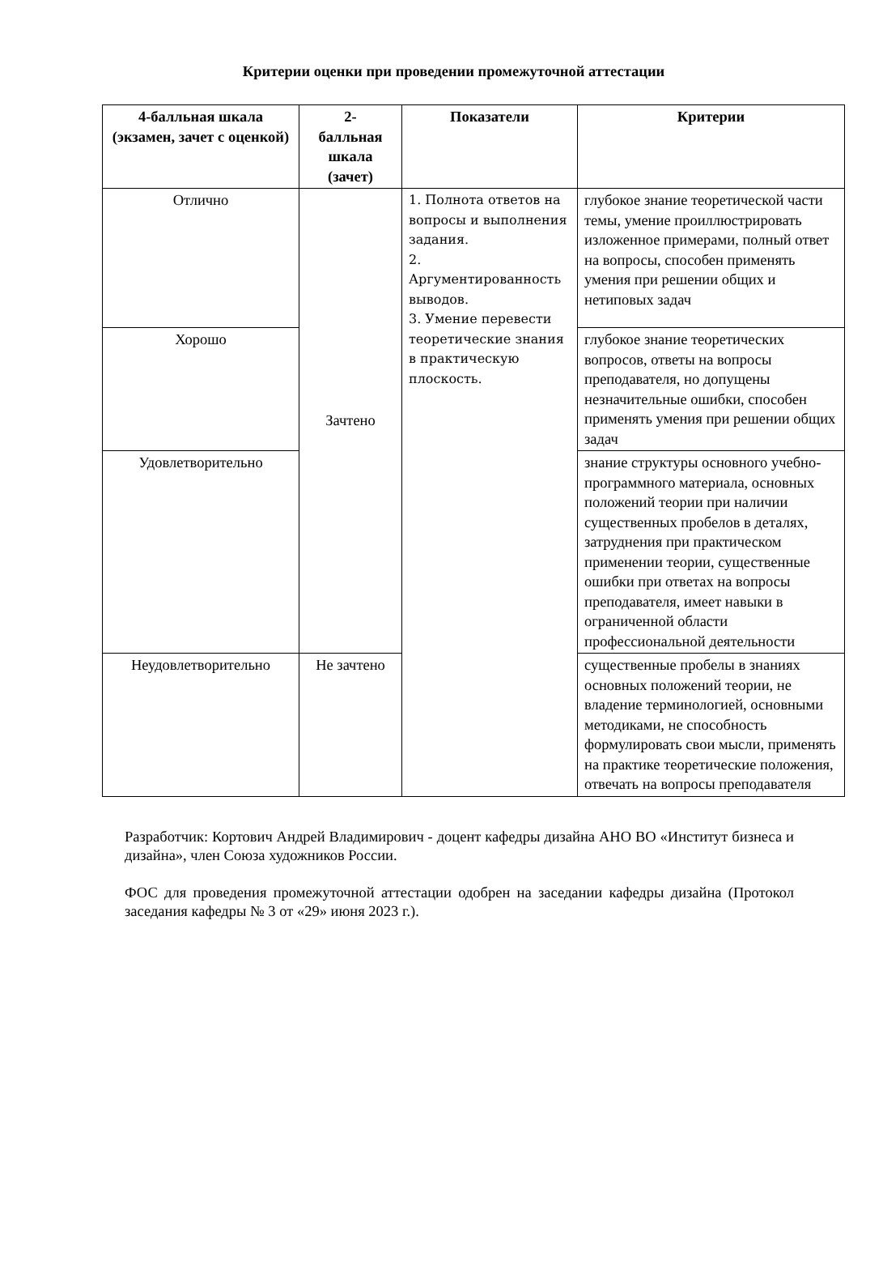Критерии оценки при проведении промежуточной аттестации
| 4-балльная шкала (экзамен, зачет с оценкой) | 2- балльная шкала (зачет) | Показатели | Критерии |
| --- | --- | --- | --- |
| Отлично | Зачтено | 1. Полнота ответов на вопросы и выполнения задания. 2. Аргументированность выводов. 3. Умение перевести теоретические знания в практическую плоскость. | глубокое знание теоретической части темы, умение проиллюстрировать изложенное примерами, полный ответ на вопросы, способен применять умения при решении общих и нетиповых задач |
| Хорошо | | | глубокое знание теоретических вопросов, ответы на вопросы преподавателя, но допущены незначительные ошибки, способен применять умения при решении общих задач |
| Удовлетворительно | | | знание структуры основного учебно-программного материала, основных положений теории при наличии существенных пробелов в деталях, затруднения при практическом применении теории, существенные ошибки при ответах на вопросы преподавателя, имеет навыки в ограниченной области профессиональной деятельности |
| Неудовлетворительно | Не зачтено | | существенные пробелы в знаниях основных положений теории, не владение терминологией, основными методиками, не способность формулировать свои мысли, применять на практике теоретические положения, отвечать на вопросы преподавателя |
Разработчик: Кортович Андрей Владимирович - доцент кафедры дизайна АНО ВО «Институт бизнеса и дизайна», член Союза художников России.
ФОС для проведения промежуточной аттестации одобрен на заседании кафедры дизайна (Протокол заседания кафедры № 3 от «29» июня 2023 г.).